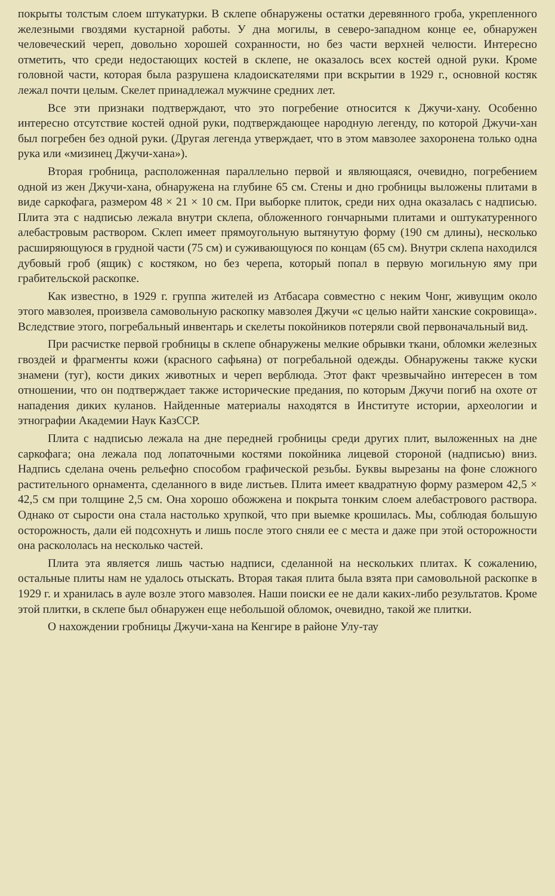покрыты толстым слоем штукатурки. В склепе обнаружены остатки деревянного гроба, укрепленного железными гвоздями кустарной работы. У дна могилы, в северо-западном конце ее, обнаружен человеческий череп, довольно хорошей сохранности, но без части верхней челюсти. Интересно отметить, что среди недостающих костей в склепе, не оказалось всех костей одной руки. Кроме головной части, которая была разрушена кладоискателями при вскрытии в 1929 г., основной костяк лежал почти целым. Скелет принадлежал мужчине средних лет.
Все эти признаки подтверждают, что это погребение относится к Джучи-хану. Особенно интересно отсутствие костей одной руки, подтверждающее народную легенду, по которой Джучи-хан был погребен без одной руки. (Другая легенда утверждает, что в этом мавзолее захоронена только одна рука или «мизинец Джучи-хана»).
Вторая гробница, расположенная параллельно первой и являющаяся, очевидно, погребением одной из жен Джучи-хана, обнаружена на глубине 65 см. Стены и дно гробницы выложены плитами в виде саркофага, размером 48 × 21 × 10 см. При выборке плиток, среди них одна оказалась с надписью. Плита эта с надписью лежала внутри склепа, обложенного гончарными плитами и оштукатуренного алебастровым раствором. Склеп имеет прямоугольную вытянутую форму (190 см длины), несколько расширяющуюся в грудной части (75 см) и суживающуюся по концам (65 см). Внутри склепа находился дубовый гроб (ящик) с костяком, но без черепа, который попал в первую могильную яму при грабительской раскопке.
Как известно, в 1929 г. группа жителей из Атбасара совместно с неким Чонг, живущим около этого мавзолея, произвела самовольную раскопку мавзолея Джучи «с целью найти ханские сокровища». Вследствие этого, погребальный инвентарь и скелеты покойников потеряли свой первоначальный вид.
При расчистке первой гробницы в склепе обнаружены мелкие обрывки ткани, обломки железных гвоздей и фрагменты кожи (красного сафьяна) от погребальной одежды. Обнаружены также куски знамени (туг), кости диких животных и череп верблюда. Этот факт чрезвычайно интересен в том отношении, что он подтверждает также исторические предания, по которым Джучи погиб на охоте от нападения диких куланов. Найденные материалы находятся в Институте истории, археологии и этнографии Академии Наук КазССР.
Плита с надписью лежала на дне передней гробницы среди других плит, выложенных на дне саркофага; она лежала под лопаточными костями покойника лицевой стороной (надписью) вниз. Надпись сделана очень рельефно способом графической резьбы. Буквы вырезаны на фоне сложного растительного орнамента, сделанного в виде листьев. Плита имеет квадратную форму размером 42,5 × 42,5 см при толщине 2,5 см. Она хорошо обожжена и покрыта тонким слоем алебастрового раствора. Однако от сырости она стала настолько хрупкой, что при выемке крошилась. Мы, соблюдая большую осторожность, дали ей подсохнуть и лишь после этого сняли ее с места и даже при этой осторожности она раскололась на несколько частей.
Плита эта является лишь частью надписи, сделанной на нескольких плитах. К сожалению, остальные плиты нам не удалось отыскать. Вторая такая плита была взята при самовольной раскопке в 1929 г. и хранилась в ауле возле этого мавзолея. Наши поиски ее не дали каких-либо результатов. Кроме этой плитки, в склепе был обнаружен еще небольшой обломок, очевидно, такой же плитки.
О нахождении гробницы Джучи-хана на Кенгире в районе Улу-тау